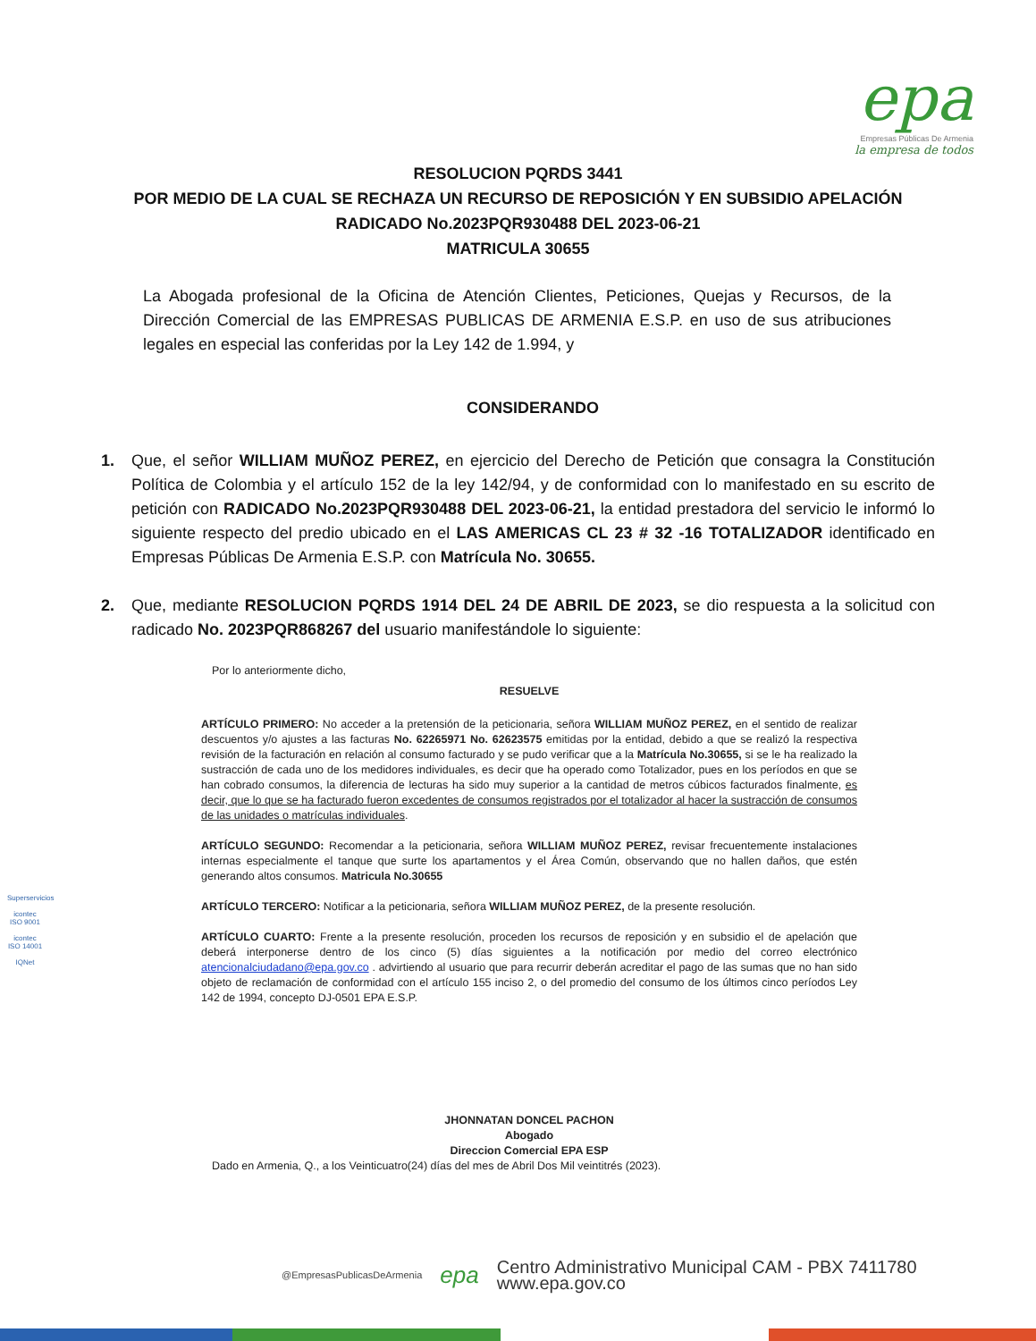epa
Empresas Públicas De Armenia
la empresa de todos
RESOLUCION PQRDS 3441
POR MEDIO DE LA CUAL SE RECHAZA UN RECURSO DE REPOSICIÓN Y EN SUBSIDIO APELACIÓN
RADICADO No.2023PQR930488 DEL 2023-06-21
MATRICULA 30655
La Abogada profesional de la Oficina de Atención Clientes, Peticiones, Quejas y Recursos, de la Dirección Comercial de las EMPRESAS PUBLICAS DE ARMENIA E.S.P. en uso de sus atribuciones legales en especial las conferidas por la Ley 142 de 1.994, y
CONSIDERANDO
1. Que, el señor WILLIAM MUÑOZ PEREZ, en ejercicio del Derecho de Petición que consagra la Constitución Política de Colombia y el artículo 152 de la ley 142/94, y de conformidad con lo manifestado en su escrito de petición con RADICADO No.2023PQR930488 DEL 2023-06-21, la entidad prestadora del servicio le informó lo siguiente respecto del predio ubicado en el LAS AMERICAS CL 23 # 32 -16 TOTALIZADOR identificado en Empresas Públicas De Armenia E.S.P. con Matrícula No. 30655.
2. Que, mediante RESOLUCION PQRDS 1914 DEL 24 DE ABRIL DE 2023, se dio respuesta a la solicitud con radicado No. 2023PQR868267 del usuario manifestándole lo siguiente:
Por lo anteriormente dicho,
RESUELVE
ARTÍCULO PRIMERO: No acceder a la pretensión de la peticionaria, señora WILLIAM MUÑOZ PEREZ, en el sentido de realizar descuentos y/o ajustes a las facturas No. 62265971 No. 62623575 emitidas por la entidad, debido a que se realizó la respectiva revisión de la facturación en relación al consumo facturado y se pudo verificar que a la Matrícula No.30655, si se le ha realizado la sustracción de cada uno de los medidores individuales, es decir que ha operado como Totalizador, pues en los períodos en que se han cobrado consumos, la diferencia de lecturas ha sido muy superior a la cantidad de metros cúbicos facturados finalmente, es decir, que lo que se ha facturado fueron excedentes de consumos registrados por el totalizador al hacer la sustracción de consumos de las unidades o matrículas individuales.
ARTÍCULO SEGUNDO: Recomendar a la peticionaria, señora WILLIAM MUÑOZ PEREZ, revisar frecuentemente instalaciones internas especialmente el tanque que surte los apartamentos y el Área Común, observando que no hallen daños, que estén generando altos consumos. Matricula No.30655
ARTÍCULO TERCERO: Notificar a la peticionaria, señora WILLIAM MUÑOZ PEREZ, de la presente resolución.
ARTÍCULO CUARTO: Frente a la presente resolución, proceden los recursos de reposición y en subsidio el de apelación que deberá interponerse dentro de los cinco (5) días siguientes a la notificación por medio del correo electrónico atencionalciudadano@epa.gov.co . advirtiendo al usuario que para recurrir deberán acreditar el pago de las sumas que no han sido objeto de reclamación de conformidad con el artículo 155 inciso 2, o del promedio del consumo de los últimos cinco períodos Ley 142 de 1994, concepto DJ-0501 EPA E.S.P.
JHONNATAN DONCEL PACHON
Abogado
Direccion Comercial EPA ESP
Dado en Armenia, Q., a los Veinticuatro(24) días del mes de Abril Dos Mil veintitrés (2023).
Superservicios
icontec
ISO 9001
icontec
ISO 14001
IQNet
@EmpresasPublicasDeArmenia
epa
Centro Administrativo Municipal CAM - PBX 7411780
www.epa.gov.co